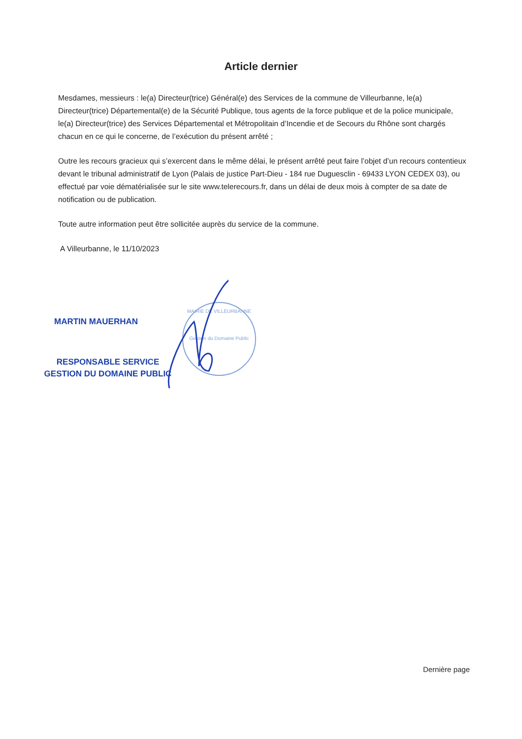Article dernier
Mesdames, messieurs : le(a) Directeur(trice) Général(e) des Services de la commune de Villeurbanne, le(a) Directeur(trice) Départemental(e) de la Sécurité Publique, tous agents de la force publique et de la police municipale, le(a) Directeur(trice) des Services Départemental et Métropolitain d’Incendie et de Secours du Rhône sont chargés chacun en ce qui le concerne, de l’exécution du présent arrêté ;
Outre les recours gracieux qui s’exercent dans le même délai, le présent arrêté peut faire l’objet d’un recours contentieux devant le tribunal administratif de Lyon (Palais de justice Part-Dieu - 184 rue Duguesclin - 69433 LYON CEDEX 03), ou effectué par voie dématérialisée sur le site www.telerecours.fr, dans un délai de deux mois à compter de sa date de notification ou de publication.
Toute autre information peut être sollicitée auprès du service de la commune.
A Villeurbanne, le 11/10/2023
MARTIN MAUERHAN
RESPONSABLE SERVICE
GESTION DU DOMAINE PUBLIC
MAIRIE DE VILLEURBANNE
Gestion du Domaine Public
Dernière page